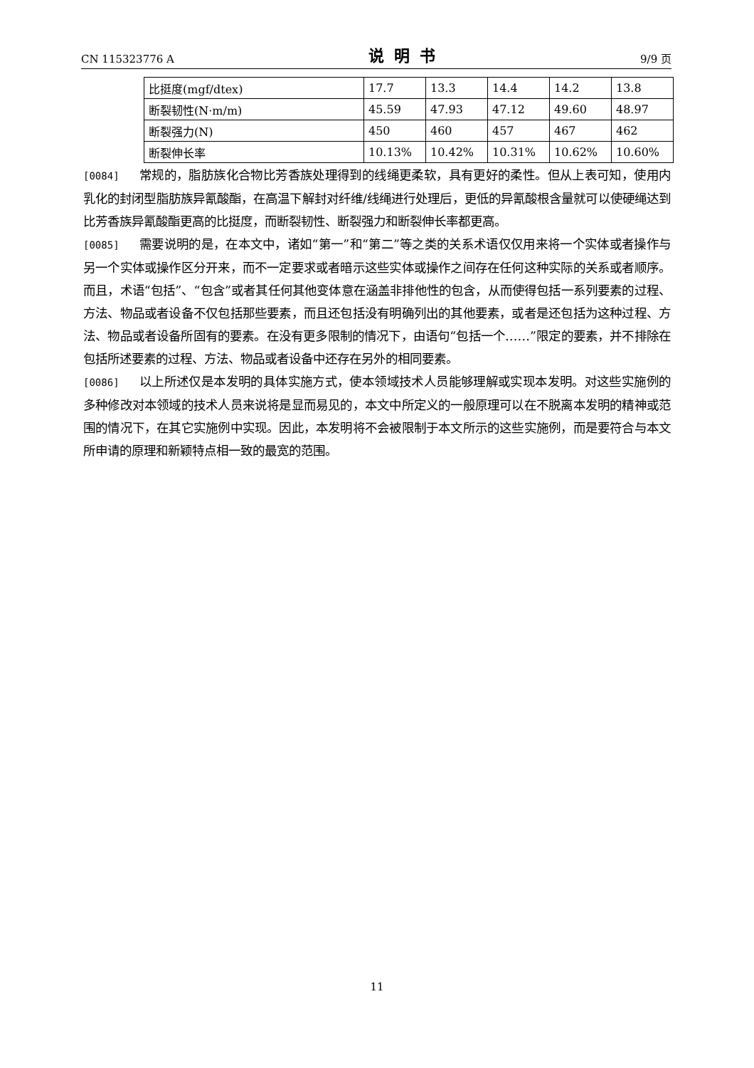CN 115323776 A 说明书 9/9 页
| 比挺度(mgf/dtex) | 17.7 | 13.3 | 14.4 | 14.2 | 13.8 |
| 断裂韧性(N·m/m) | 45.59 | 47.93 | 47.12 | 49.60 | 48.97 |
| 断裂强力(N) | 450 | 460 | 457 | 467 | 462 |
| 断裂伸长率 | 10.13% | 10.42% | 10.31% | 10.62% | 10.60% |
[0084] 常规的，脂肪族化合物比芳香族处理得到的线绳更柔软，具有更好的柔性。但从上表可知，使用内乳化的封闭型脂肪族异氰酸酯，在高温下解封对纤维/线绳进行处理后，更低的异氰酸根含量就可以使硬绳达到比芳香族异氰酸酯更高的比挺度，而断裂韧性、断裂强力和断裂伸长率都更高。
[0085] 需要说明的是，在本文中，诸如“第一”和“第二”等之类的关系术语仅仅用来将一个实体或者操作与另一个实体或操作区分开来，而不一定要求或者暗示这些实体或操作之间存在任何这种实际的关系或者顺序。而且，术语“包括”、“包含”或者其任何其他变体意在涵盖非排他性的包含，从而使得包括一系列要素的过程、方法、物品或者设备不仅包括那些要素，而且还包括没有明确列出的其他要素，或者是还包括为这种过程、方法、物品或者设备所固有的要素。在没有更多限制的情况下，由语句“包括一个……”限定的要素，并不排除在包括所述要素的过程、方法、物品或者设备中还存在另外的相同要素。
[0086] 以上所述仅是本发明的具体实施方式，使本领域技术人员能够理解或实现本发明。对这些实施例的多种修改对本领域的技术人员来说将是显而易见的，本文中所定义的一般原理可以在不脱离本发明的精神或范围的情况下，在其它实施例中实现。因此，本发明将不会被限制于本文所示的这些实施例，而是要符合与本文所申请的原理和新颖特点相一致的最宽的范围。
11